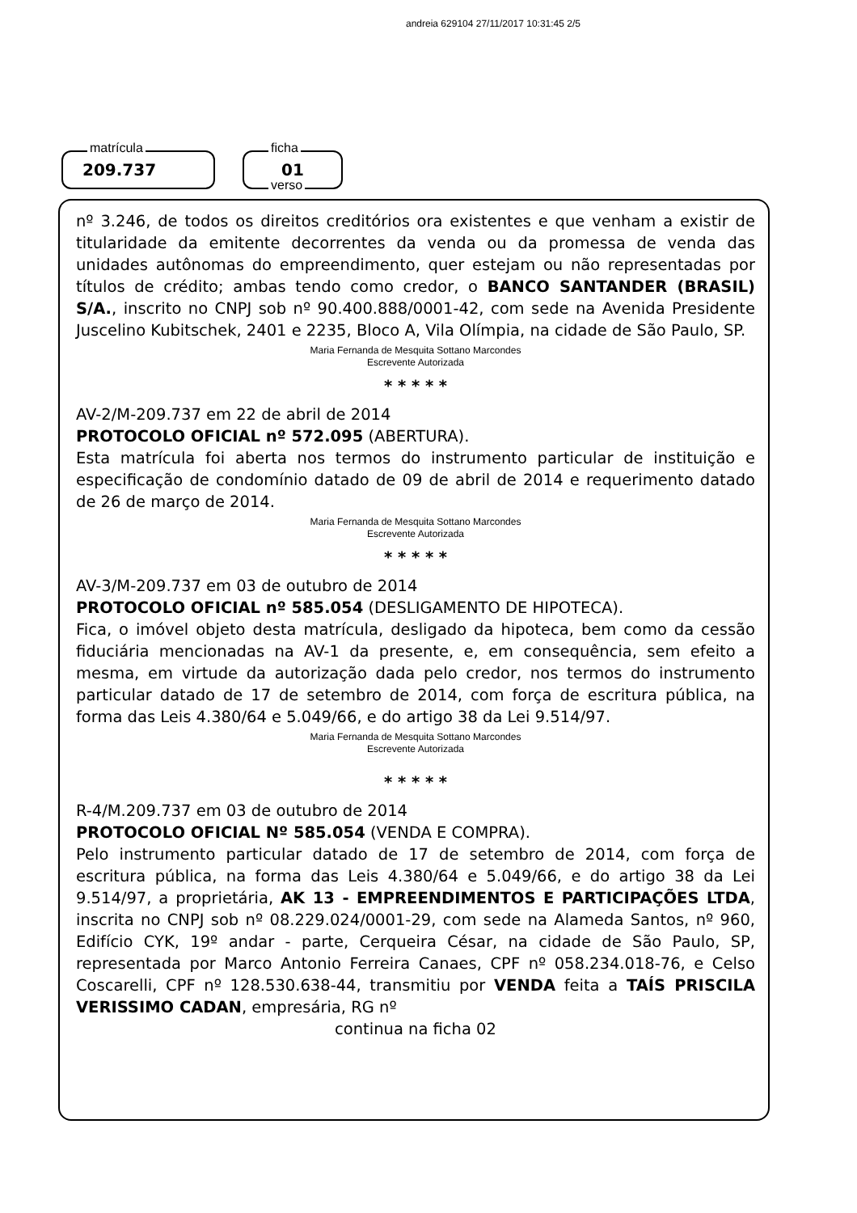andreia 629104 27/11/2017 10:31:45 2/5
matrícula
209.737
ficha
01
verso
nº 3.246, de todos os direitos creditórios ora existentes e que venham a existir de titularidade da emitente decorrentes da venda ou da promessa de venda das unidades autônomas do empreendimento, quer estejam ou não representadas por títulos de crédito; ambas tendo como credor, o BANCO SANTANDER (BRASIL) S/A., inscrito no CNPJ sob nº 90.400.888/0001-42, com sede na Avenida Presidente Juscelino Kubitschek, 2401 e 2235, Bloco A, Vila Olímpia, na cidade de São Paulo, SP.
Maria Fernanda de Mesquita Sottano Marcondes
Escrevente Autorizada
* * * * *
AV-2/M-209.737 em 22 de abril de 2014
PROTOCOLO OFICIAL nº 572.095 (ABERTURA).
Esta matrícula foi aberta nos termos do instrumento particular de instituição e especificação de condomínio datado de 09 de abril de 2014 e requerimento datado de 26 de março de 2014.
Maria Fernanda de Mesquita Sottano Marcondes
Escrevente Autorizada
* * * * *
AV-3/M-209.737 em 03 de outubro de 2014
PROTOCOLO OFICIAL nº 585.054 (DESLIGAMENTO DE HIPOTECA).
Fica, o imóvel objeto desta matrícula, desligado da hipoteca, bem como da cessão fiduciária mencionadas na AV-1 da presente, e, em consequência, sem efeito a mesma, em virtude da autorização dada pelo credor, nos termos do instrumento particular datado de 17 de setembro de 2014, com força de escritura pública, na forma das Leis 4.380/64 e 5.049/66, e do artigo 38 da Lei 9.514/97.
Maria Fernanda de Mesquita Sottano Marcondes
Escrevente Autorizada
* * * * *
R-4/M.209.737 em 03 de outubro de 2014
PROTOCOLO OFICIAL Nº 585.054 (VENDA E COMPRA).
Pelo instrumento particular datado de 17 de setembro de 2014, com força de escritura pública, na forma das Leis 4.380/64 e 5.049/66, e do artigo 38 da Lei 9.514/97, a proprietária, AK 13 - EMPREENDIMENTOS E PARTICIPAÇÕES LTDA, inscrita no CNPJ sob nº 08.229.024/0001-29, com sede na Alameda Santos, nº 960, Edifício CYK, 19º andar - parte, Cerqueira César, na cidade de São Paulo, SP, representada por Marco Antonio Ferreira Canaes, CPF nº 058.234.018-76, e Celso Coscarelli, CPF nº 128.530.638-44, transmitiu por VENDA feita a TAÍS PRISCILA VERISSIMO CADAN, empresária, RG nº
continua na ficha 02